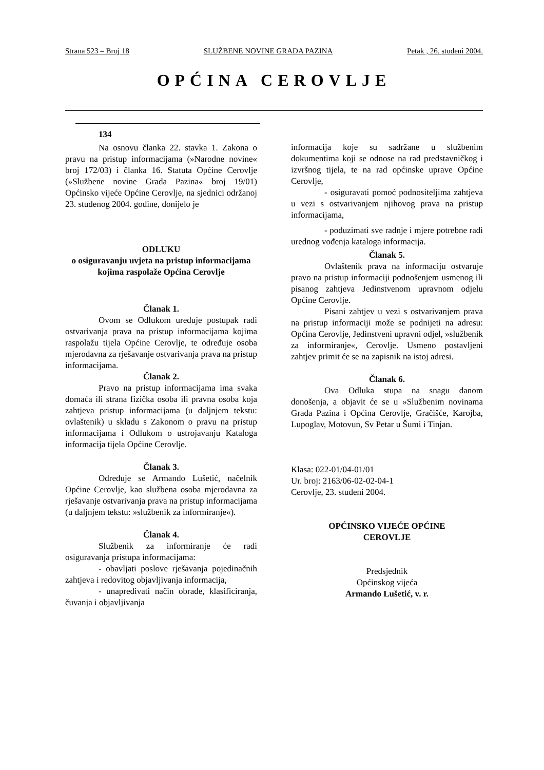Strana 523 – Broj 18 SLUŽBENE NOVINE GRADA PAZINA Petak , 26. studeni 2004.
OPĆINA CEROVLJE
134
Na osnovu članka 22. stavka 1. Zakona o pravu na pristup informacijama (»Narodne novine« broj 172/03) i članka 16. Statuta Općine Cerovlje (»Službene novine Grada Pazina« broj 19/01) Općinsko vijeće Općine Cerovlje, na sjednici održanoj 23. studenog 2004. godine, donijelo je
ODLUKU
o osiguravanju uvjeta na pristup informacijama kojima raspolaže Općina Cerovlje
Članak 1.
Ovom se Odlukom uređuje postupak radi ostvarivanja prava na pristup informacijama kojima raspolažu tijela Općine Cerovlje, te određuje osoba mjerodavna za rješavanje ostvarivanja prava na pristup informacijama.
Članak 2.
Pravo na pristup informacijama ima svaka domaća ili strana fizička osoba ili pravna osoba koja zahtjeva pristup informacijama (u daljnjem tekstu: ovlaštenik) u skladu s Zakonom o pravu na pristup informacijama i Odlukom o ustrojavanju Kataloga informacija tijela Općine Cerovlje.
Članak 3.
Određuje se Armando Lušetić, načelnik Općine Cerovlje, kao službena osoba mjerodavna za rješavanje ostvarivanja prava na pristup informacijama (u daljnjem tekstu: »službenik za informiranje«).
Članak 4.
Službenik za informiranje će radi osiguravanja pristupa informacijama:
- obavljati poslove rješavanja pojedinačnih zahtjeva i redovitog objavljivanja informacija,
- unapređivati način obrade, klasificiranja, čuvanja i objavljivanja
informacija koje su sadržane u službenim dokumentima koji se odnose na rad predstavničkog i izvršnog tijela, te na rad općinske uprave Općine Cerovlje,
- osiguravati pomoć podnositeljima zahtjeva u vezi s ostvarivanjem njihovog prava na pristup informacijama,
- poduzimati sve radnje i mjere potrebne radi urednog vođenja kataloga informacija.
Članak 5.
Ovlaštenik prava na informaciju ostvaruje pravo na pristup informaciji podnošenjem usmenog ili pisanog zahtjeva Jedinstvenom upravnom odjelu Općine Cerovlje.
Pisani zahtjev u vezi s ostvarivanjem prava na pristup informaciji može se podnijeti na adresu: Općina Cerovlje, Jedinstveni upravni odjel, »službenik za informiranje«, Cerovlje. Usmeno postavljeni zahtjev primit će se na zapisnik na istoj adresi.
Članak 6.
Ova Odluka stupa na snagu danom donošenja, a objavit će se u »Službenim novinama Grada Pazina i Općina Cerovlje, Gračišće, Karojba, Lupoglav, Motovun, Sv Petar u Šumi i Tinjan.
Klasa: 022-01/04-01/01
Ur. broj: 2163/06-02-02-04-1
Cerovlje, 23. studeni 2004.
OPĆINSKO VIJEĆE OPĆINE
CEROVLJE
Predsjednik
Općinskog vijeća
Armando Lušetić, v. r.